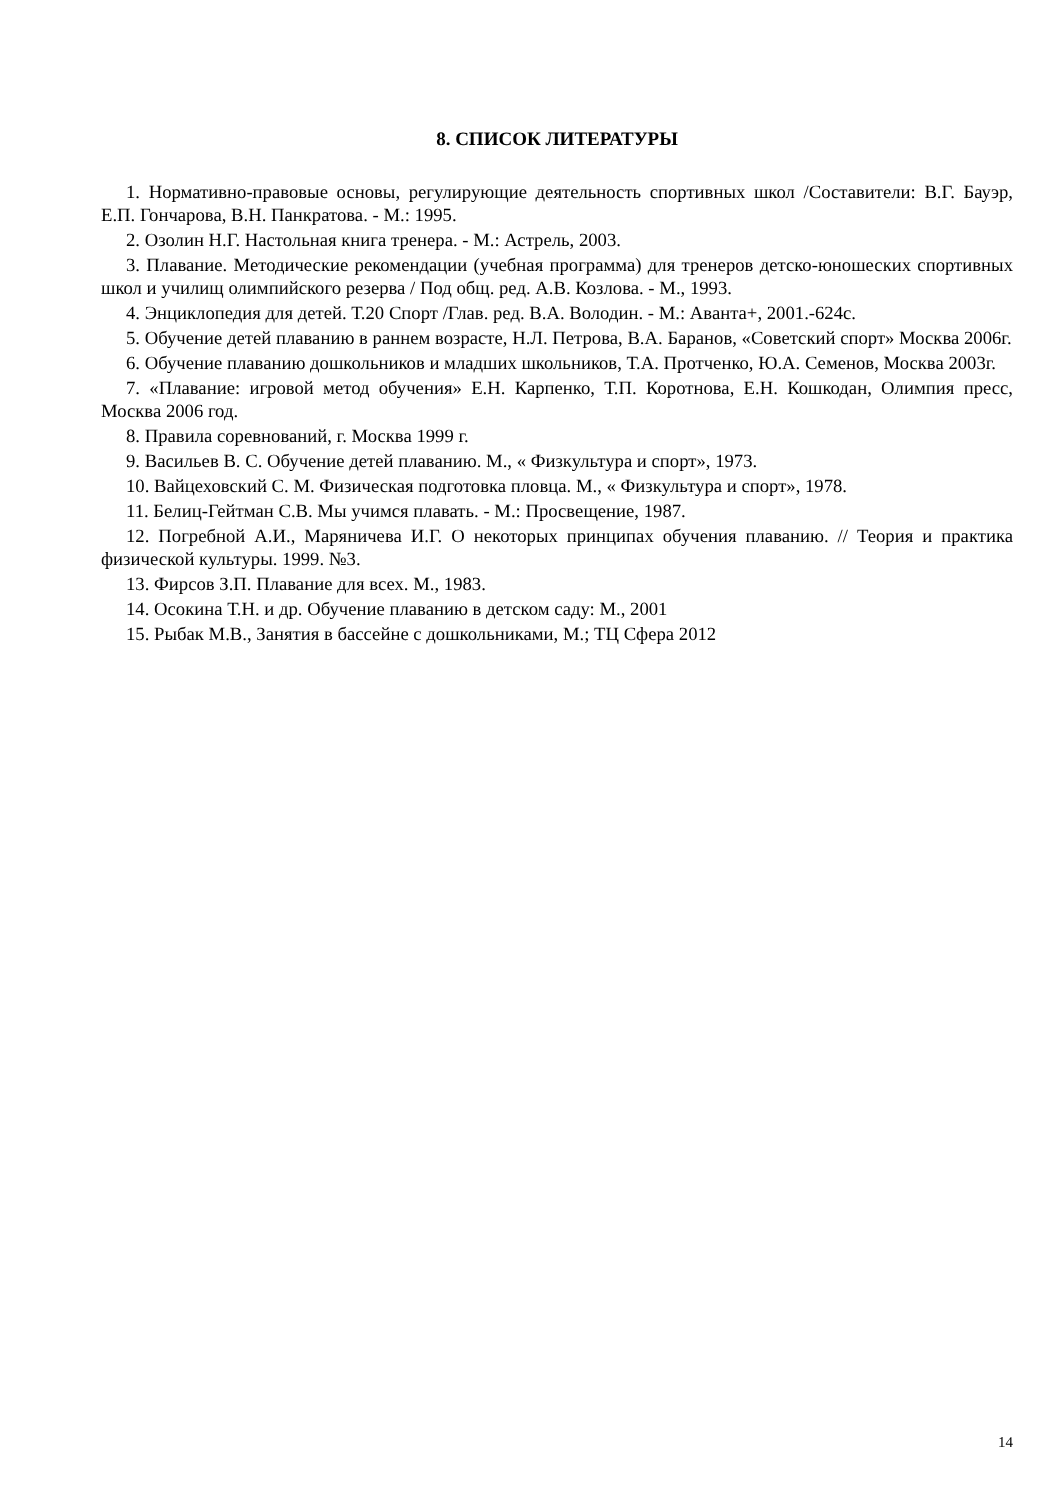8. СПИСОК ЛИТЕРАТУРЫ
1. Нормативно-правовые основы, регулирующие деятельность спортивных школ /Составители: В.Г. Бауэр, Е.П. Гончарова, В.Н. Панкратова. - М.: 1995.
2. Озолин Н.Г. Настольная книга тренера. - М.: Астрель, 2003.
3. Плавание. Методические рекомендации (учебная программа) для тренеров детско-юношеских спортивных школ и училищ олимпийского резерва / Под общ. ред. А.В. Козлова. - М., 1993.
4. Энциклопедия для детей. Т.20 Спорт /Глав. ред. В.А. Володин. - М.: Аванта+, 2001.-624с.
5. Обучение детей плаванию в раннем возрасте, Н.Л. Петрова, В.А. Баранов, «Советский спорт» Москва 2006г.
6. Обучение плаванию дошкольников и младших школьников, Т.А. Протченко, Ю.А. Семенов, Москва 2003г.
7. «Плавание: игровой метод обучения» Е.Н. Карпенко, Т.П. Коротнова, Е.Н. Кошкодан, Олимпия пресс, Москва 2006 год.
8. Правила соревнований, г. Москва 1999 г.
9. Васильев В. С. Обучение детей плаванию. М., « Физкультура и спорт», 1973.
10. Вайцеховский С. М. Физическая подготовка пловца. М., « Физкультура и спорт», 1978.
11. Белиц-Гейтман С.В. Мы учимся плавать. - М.: Просвещение, 1987.
12. Погребной А.И., Маряничева И.Г. О некоторых принципах обучения плаванию. // Теория и практика физической культуры. 1999. №3.
13. Фирсов З.П. Плавание для всех. М., 1983.
14. Осокина Т.Н. и др. Обучение плаванию в детском саду: М., 2001
15. Рыбак М.В., Занятия в бассейне с дошкольниками, М.; ТЦ Сфера 2012
14